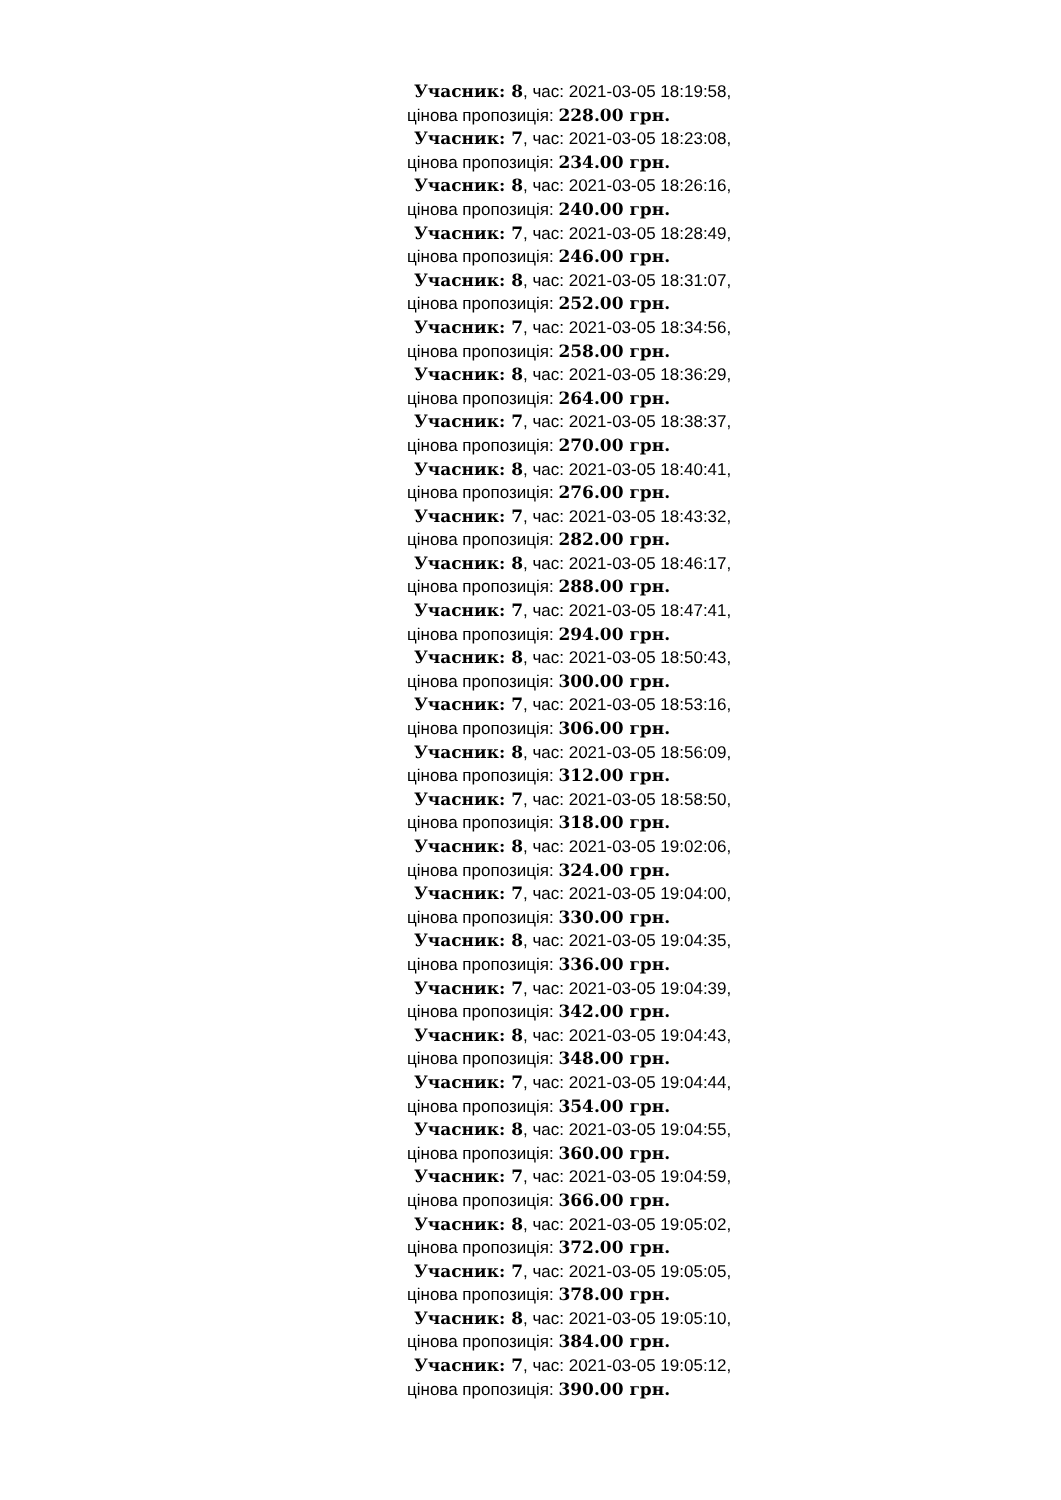Учасник: 8, час: 2021-03-05 18:19:58,
цінова пропозиція: 228.00 грн.
Учасник: 7, час: 2021-03-05 18:23:08,
цінова пропозиція: 234.00 грн.
Учасник: 8, час: 2021-03-05 18:26:16,
цінова пропозиція: 240.00 грн.
Учасник: 7, час: 2021-03-05 18:28:49,
цінова пропозиція: 246.00 грн.
Учасник: 8, час: 2021-03-05 18:31:07,
цінова пропозиція: 252.00 грн.
Учасник: 7, час: 2021-03-05 18:34:56,
цінова пропозиція: 258.00 грн.
Учасник: 8, час: 2021-03-05 18:36:29,
цінова пропозиція: 264.00 грн.
Учасник: 7, час: 2021-03-05 18:38:37,
цінова пропозиція: 270.00 грн.
Учасник: 8, час: 2021-03-05 18:40:41,
цінова пропозиція: 276.00 грн.
Учасник: 7, час: 2021-03-05 18:43:32,
цінова пропозиція: 282.00 грн.
Учасник: 8, час: 2021-03-05 18:46:17,
цінова пропозиція: 288.00 грн.
Учасник: 7, час: 2021-03-05 18:47:41,
цінова пропозиція: 294.00 грн.
Учасник: 8, час: 2021-03-05 18:50:43,
цінова пропозиція: 300.00 грн.
Учасник: 7, час: 2021-03-05 18:53:16,
цінова пропозиція: 306.00 грн.
Учасник: 8, час: 2021-03-05 18:56:09,
цінова пропозиція: 312.00 грн.
Учасник: 7, час: 2021-03-05 18:58:50,
цінова пропозиція: 318.00 грн.
Учасник: 8, час: 2021-03-05 19:02:06,
цінова пропозиція: 324.00 грн.
Учасник: 7, час: 2021-03-05 19:04:00,
цінова пропозиція: 330.00 грн.
Учасник: 8, час: 2021-03-05 19:04:35,
цінова пропозиція: 336.00 грн.
Учасник: 7, час: 2021-03-05 19:04:39,
цінова пропозиція: 342.00 грн.
Учасник: 8, час: 2021-03-05 19:04:43,
цінова пропозиція: 348.00 грн.
Учасник: 7, час: 2021-03-05 19:04:44,
цінова пропозиція: 354.00 грн.
Учасник: 8, час: 2021-03-05 19:04:55,
цінова пропозиція: 360.00 грн.
Учасник: 7, час: 2021-03-05 19:04:59,
цінова пропозиція: 366.00 грн.
Учасник: 8, час: 2021-03-05 19:05:02,
цінова пропозиція: 372.00 грн.
Учасник: 7, час: 2021-03-05 19:05:05,
цінова пропозиція: 378.00 грн.
Учасник: 8, час: 2021-03-05 19:05:10,
цінова пропозиція: 384.00 грн.
Учасник: 7, час: 2021-03-05 19:05:12,
цінова пропозиція: 390.00 грн.